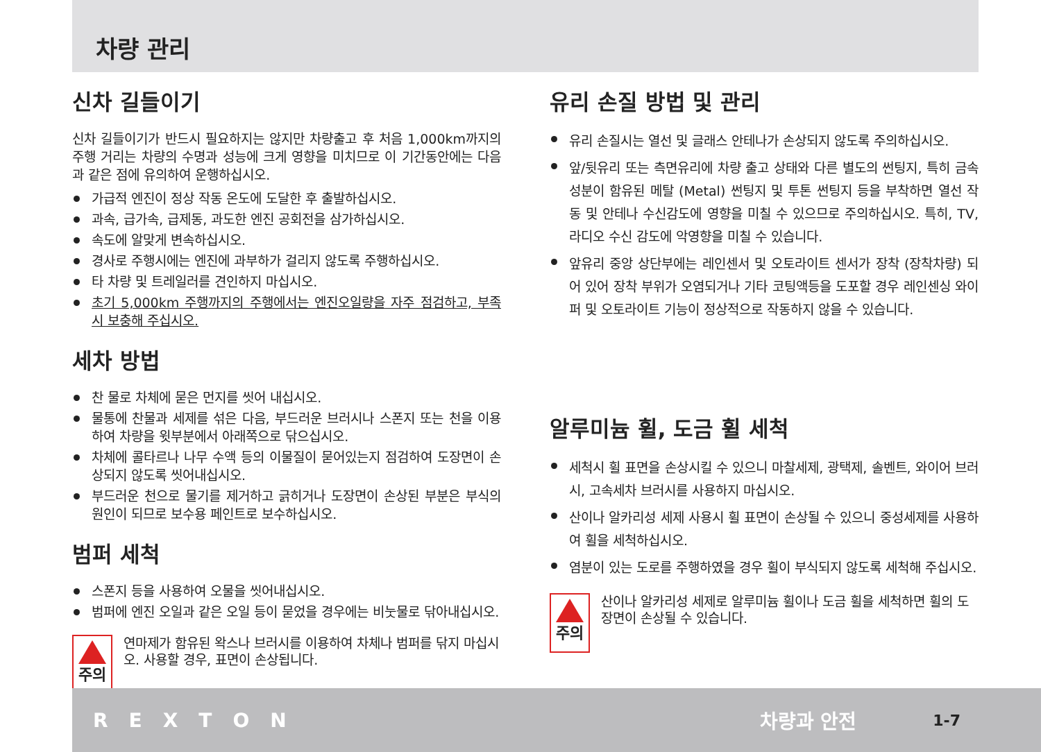차량 관리
신차 길들이기
신차 길들이기가 반드시 필요하지는 않지만 차량출고 후 처음 1,000km까지의 주행 거리는 차량의 수명과 성능에 크게 영향을 미치므로 이 기간동안에는 다음과 같은 점에 유의하여 운행하십시오.
가급적 엔진이 정상 작동 온도에 도달한 후 출발하십시오.
과속, 급가속, 급제동, 과도한 엔진 공회전을 삼가하십시오.
속도에 알맞게 변속하십시오.
경사로 주행시에는 엔진에 과부하가 걸리지 않도록 주행하십시오.
타 차량 및 트레일러를 견인하지 마십시오.
초기 5,000km 주행까지의 주행에서는 엔진오일량을 자주 점검하고, 부족시 보충해 주십시오.
세차 방법
찬 물로 차체에 묻은 먼지를 씻어 내십시오.
물통에 찬물과 세제를 섞은 다음, 부드러운 브러시나 스폰지 또는 천을 이용하여 차량을 윗부분에서 아래쪽으로 닦으십시오.
차체에 콜타르나 나무 수액 등의 이물질이 묻어있는지 점검하여 도장면이 손상되지 않도록 씻어내십시오.
부드러운 천으로 물기를 제거하고 긁히거나 도장면이 손상된 부분은 부식의 원인이 되므로 보수용 페인트로 보수하십시오.
범퍼 세척
스폰지 등을 사용하여 오물을 씻어내십시오.
범퍼에 엔진 오일과 같은 오일 등이 묻었을 경우에는 비눗물로 닦아내십시오.
주의
연마제가 함유된 왁스나 브러시를 이용하여 차체나 범퍼를 닦지 마십시오. 사용할 경우, 표면이 손상됩니다.
유리 손질 방법 및 관리
유리 손질시는 열선 및 글래스 안테나가 손상되지 않도록 주의하십시오.
앞/뒷유리 또는 측면유리에 차량 출고 상태와 다른 별도의 썬팅지, 특히 금속성분이 함유된 메탈 (Metal) 썬팅지 및 투톤 썬팅지 등을 부착하면 열선 작동 및 안테나 수신감도에 영향을 미칠 수 있으므로 주의하십시오. 특히, TV, 라디오 수신 감도에 악영향을 미칠 수 있습니다.
앞유리 중앙 상단부에는 레인센서 및 오토라이트 센서가 장착 (장착차량) 되어 있어 장착 부위가 오염되거나 기타 코팅액등을 도포할 경우 레인센싱 와이퍼 및 오토라이트 기능이 정상적으로 작동하지 않을 수 있습니다.
알루미늄 휠, 도금 휠 세척
세척시 휠 표면을 손상시킬 수 있으니 마찰세제, 광택제, 솔벤트, 와이어 브러시, 고속세차 브러시를 사용하지 마십시오.
산이나 알카리성 세제 사용시 휠 표면이 손상될 수 있으니 중성세제를 사용하여 휠을 세척하십시오.
염분이 있는 도로를 주행하였을 경우 휠이 부식되지 않도록 세척해 주십시오.
주의
산이나 알카리성 세제로 알루미늄 휠이나 도금 휠을 세척하면 휠의 도장면이 손상될 수 있습니다.
REXTON 차량과 안전 1-7